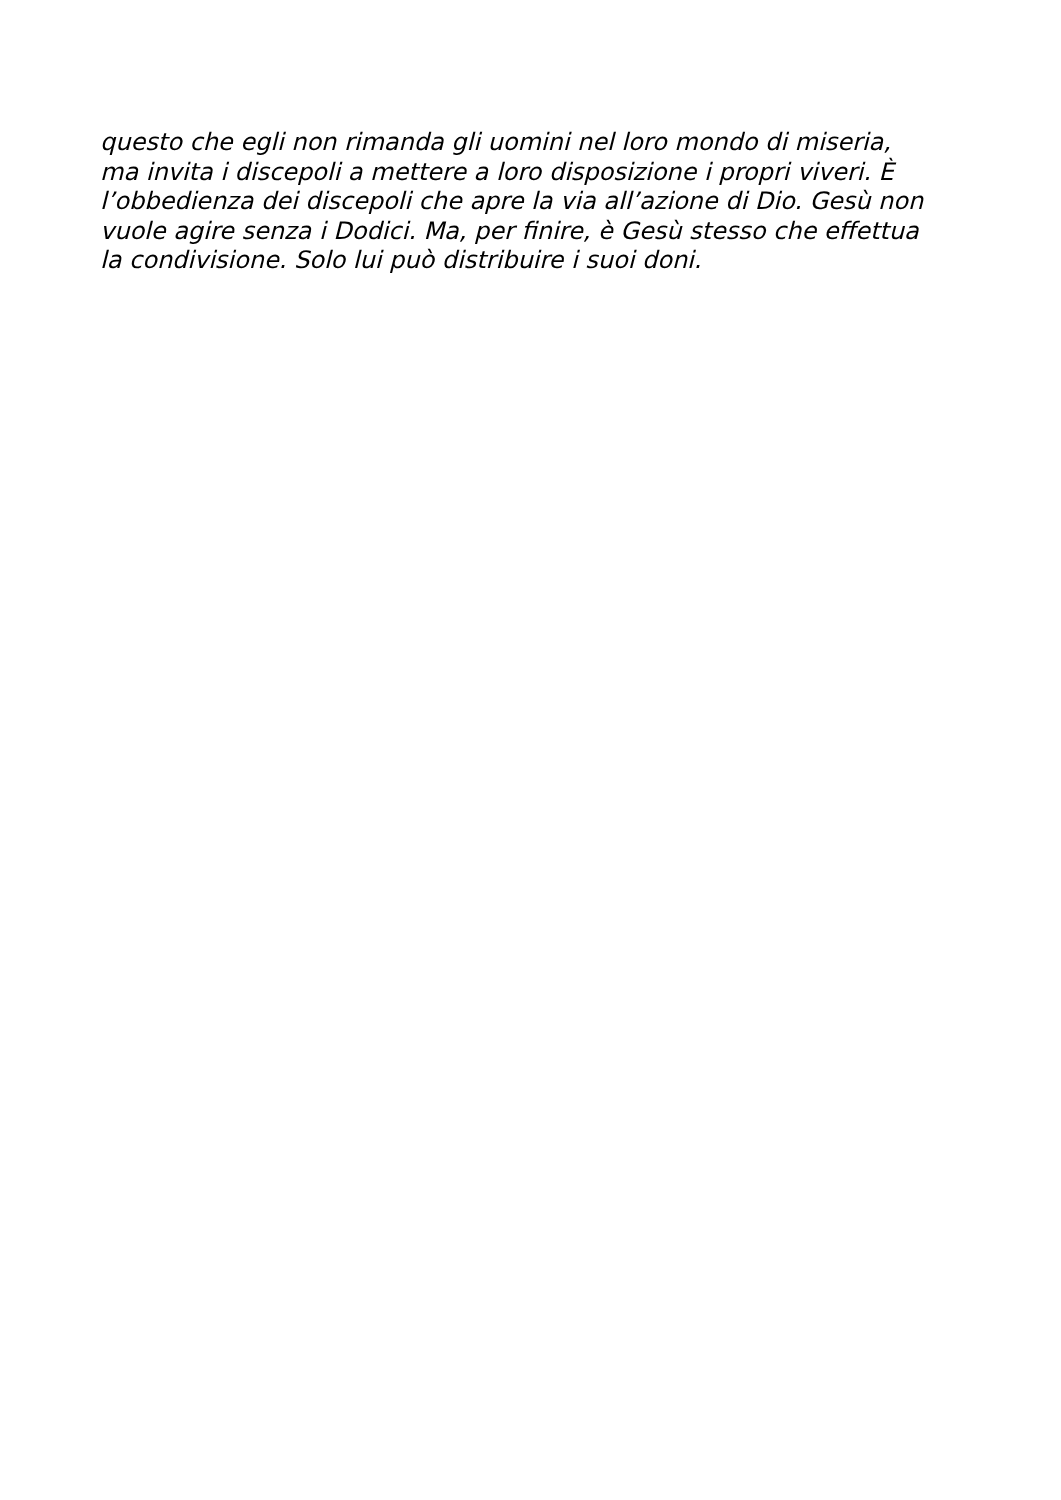questo che egli non rimanda gli uomini nel loro mondo di miseria,
ma invita i discepoli a mettere a loro disposizione i propri viveri. È
l’obbedienza dei discepoli che apre la via all’azione di Dio. Gesù non
vuole agire senza i Dodici. Ma, per finire, è Gesù stesso che effettua
la condivisione. Solo lui può distribuire i suoi doni.